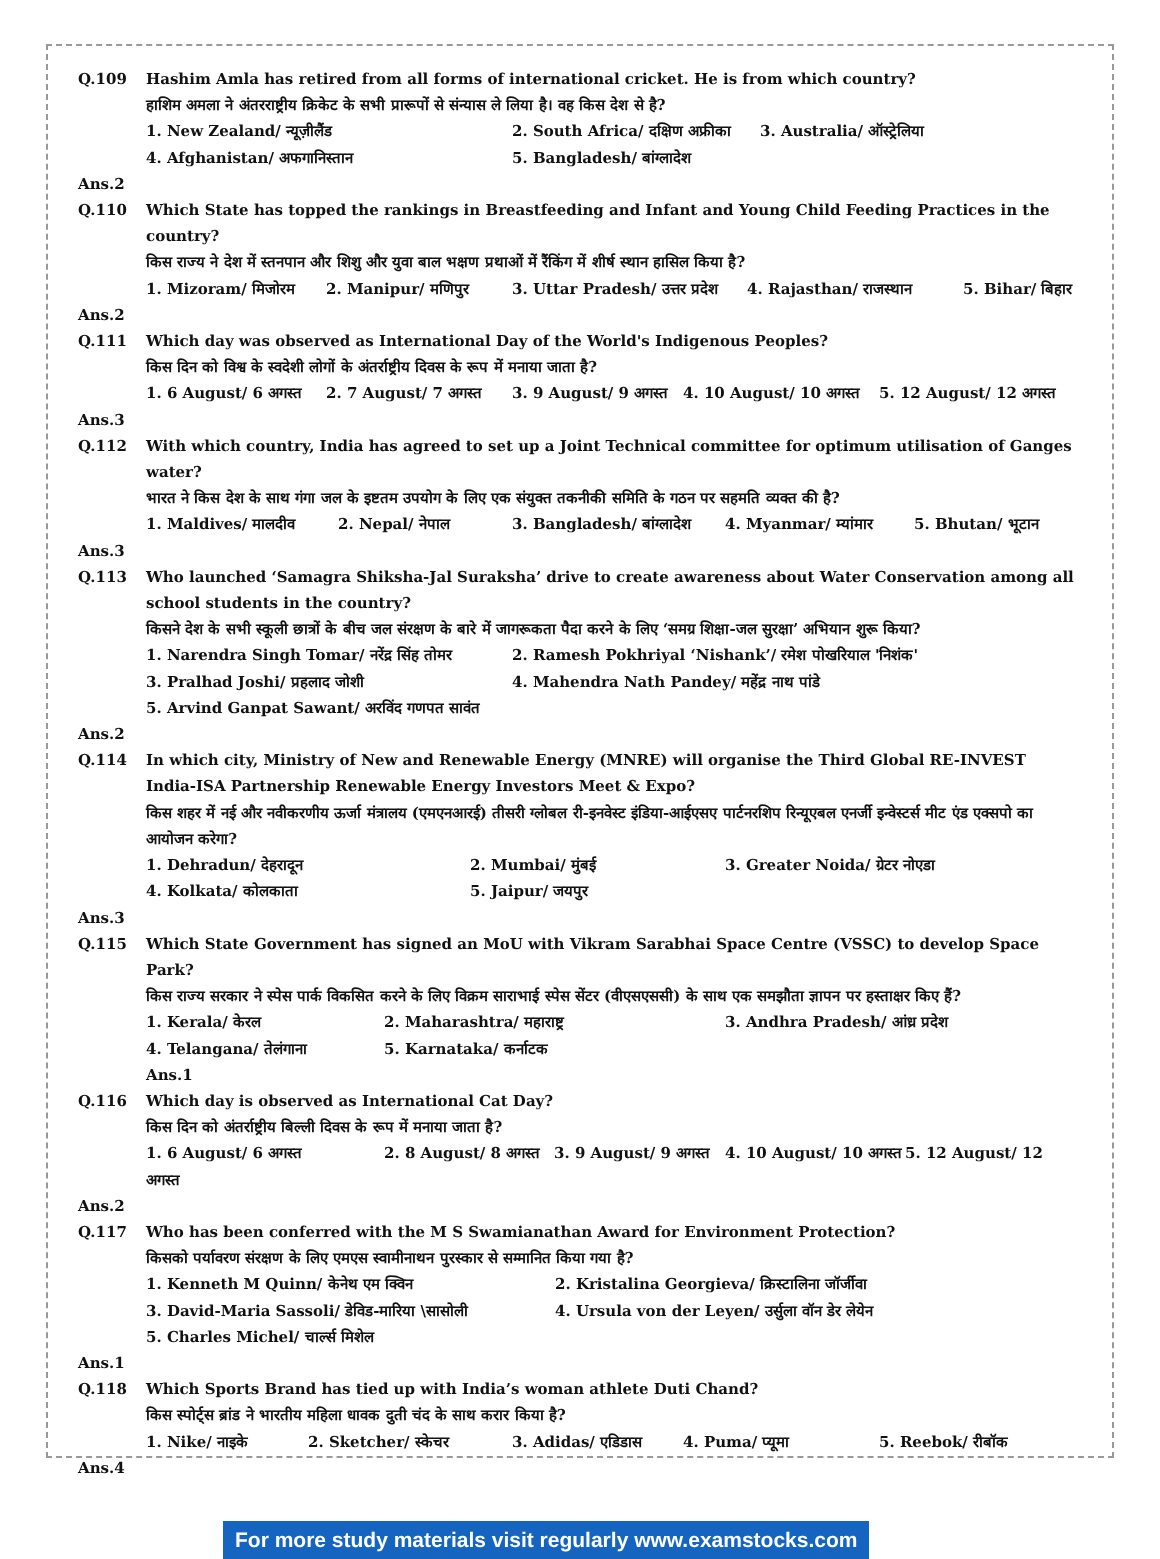Q.109 Hashim Amla has retired from all forms of international cricket. He is from which country?
हाशिम अमला ने अंतरराष्ट्रीय क्रिकेट के सभी प्रारूपों से संन्यास ले लिया है। वह किस देश से है?
1. New Zealand/ न्यूज़ीलैंड 2. South Africa/ दक्षिण अफ्रीका 3. Australia/ ऑस्ट्रेलिया
4. Afghanistan/ अफगानिस्तान 5. Bangladesh/ बांग्लादेश
Ans.2
Q.110 Which State has topped the rankings in Breastfeeding and Infant and Young Child Feeding Practices in the country?
किस राज्य ने देश में स्तनपान और शिशु और युवा बाल भक्षण प्रथाओं में रैंकिंग में शीर्ष स्थान हासिल किया है?
1. Mizoram/ मिजोरम 2. Manipur/ मणिपुर 3. Uttar Pradesh/ उत्तर प्रदेश 4. Rajasthan/ राजस्थान 5. Bihar/ बिहार
Ans.2
Q.111 Which day was observed as International Day of the World's Indigenous Peoples?
किस दिन को विश्व के स्वदेशी लोगों के अंतर्राष्ट्रीय दिवस के रूप में मनाया जाता है?
1. 6 August/ 6 अगस्त 2. 7 August/ 7 अगस्त 3. 9 August/ 9 अगस्त 4. 10 August/ 10 अगस्त 5. 12 August/ 12 अगस्त
Ans.3
Q.112 With which country, India has agreed to set up a Joint Technical committee for optimum utilisation of Ganges water?
भारत ने किस देश के साथ गंगा जल के इष्टतम उपयोग के लिए एक संयुक्त तकनीकी समिति के गठन पर सहमति व्यक्त की है?
1. Maldives/ मालदीव 2. Nepal/ नेपाल 3. Bangladesh/ बांग्लादेश 4. Myanmar/ म्यांमार 5. Bhutan/ भूटान
Ans.3
Q.113 Who launched ‘Samagra Shiksha-Jal Suraksha’ drive to create awareness about Water Conservation among all school students in the country?
किसने देश के सभी स्कूली छात्रों के बीच जल संरक्षण के बारे में जागरूकता पैदा करने के लिए ‘समग्र शिक्षा-जल सुरक्षा’ अभियान शुरू किया?
1. Narendra Singh Tomar/ नरेंद्र सिंह तोमर 2. Ramesh Pokhriyal ‘Nishank’/ रमेश पोखरियाल 'निशंक'
3. Pralhad Joshi/ प्रहलाद जोशी 4. Mahendra Nath Pandey/ महेंद्र नाथ पांडे
5. Arvind Ganpat Sawant/ अरविंद गणपत सावंत
Ans.2
Q.114 In which city, Ministry of New and Renewable Energy (MNRE) will organise the Third Global RE-INVEST India-ISA Partnership Renewable Energy Investors Meet & Expo?
किस शहर में नई और नवीकरणीय ऊर्जा मंत्रालय (एमएनआरई) तीसरी ग्लोबल री-इनवेस्ट इंडिया-आईएसए पार्टनरशिप रिन्यूएबल एनर्जी इन्वेस्टर्स मीट एंड एक्सपो का आयोजन करेगा?
1. Dehradun/ देहरादून 2. Mumbai/ मुंबई 3. Greater Noida/ ग्रेटर नोएडा
4. Kolkata/ कोलकाता 5. Jaipur/ जयपुर
Ans.3
Q.115 Which State Government has signed an MoU with Vikram Sarabhai Space Centre (VSSC) to develop Space Park?
किस राज्य सरकार ने स्पेस पार्क विकसित करने के लिए विक्रम साराभाई स्पेस सेंटर (वीएसएससी) के साथ एक समझौता ज्ञापन पर हस्ताक्षर किए हैं?
1. Kerala/ केरल 2. Maharashtra/ महाराष्ट्र 3. Andhra Pradesh/ आंध्र प्रदेश
4. Telangana/ तेलंगाना 5. Karnataka/ कर्नाटक
Ans.1
Q.116 Which day is observed as International Cat Day?
किस दिन को अंतर्राष्ट्रीय बिल्ली दिवस के रूप में मनाया जाता है?
1. 6 August/ 6 अगस्त 2. 8 August/ 8 अगस्त 3. 9 August/ 9 अगस्त 4. 10 August/ 10 अगस्त 5. 12 August/ 12 अगस्त
Ans.2
Q.117 Who has been conferred with the M S Swamianathan Award for Environment Protection?
किसको पर्यावरण संरक्षण के लिए एमएस स्वामीनाथन पुरस्कार से सम्मानित किया गया है?
1. Kenneth M Quinn/ केनेथ एम क्विन 2. Kristalina Georgieva/ क्रिस्टालिना जॉर्जीवा
3. David-Maria Sassoli/ डेविड-मारिया \सासोली 4. Ursula von der Leyen/ उर्सुला वॉन डेर लेयेन
5. Charles Michel/ चार्ल्स मिशेल
Ans.1
Q.118 Which Sports Brand has tied up with India’s woman athlete Duti Chand?
किस स्पोर्ट्स ब्रांड ने भारतीय महिला धावक दुती चंद के साथ करार किया है?
1. Nike/ नाइके 2. Sketcher/ स्केचर 3. Adidas/ एडिडास 4. Puma/ प्यूमा 5. Reebok/ रीबॉक
Ans.4
For more study materials visit regularly www.examstocks.com